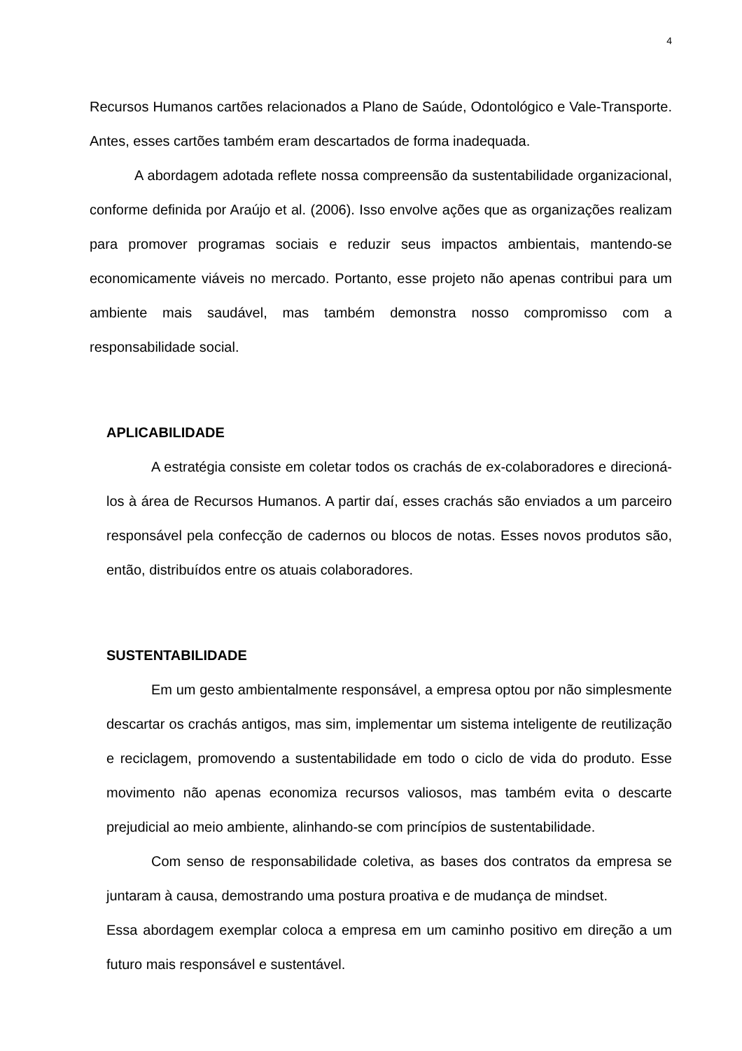4
Recursos Humanos cartões relacionados a Plano de Saúde, Odontológico e Vale-Transporte. Antes, esses cartões também eram descartados de forma inadequada.
A abordagem adotada reflete nossa compreensão da sustentabilidade organizacional, conforme definida por Araújo et al. (2006). Isso envolve ações que as organizações realizam para promover programas sociais e reduzir seus impactos ambientais, mantendo-se economicamente viáveis no mercado. Portanto, esse projeto não apenas contribui para um ambiente mais saudável, mas também demonstra nosso compromisso com a responsabilidade social.
APLICABILIDADE
A estratégia consiste em coletar todos os crachás de ex-colaboradores e direcioná-los à área de Recursos Humanos. A partir daí, esses crachás são enviados a um parceiro responsável pela confecção de cadernos ou blocos de notas. Esses novos produtos são, então, distribuídos entre os atuais colaboradores.
SUSTENTABILIDADE
Em um gesto ambientalmente responsável, a empresa optou por não simplesmente descartar os crachás antigos, mas sim, implementar um sistema inteligente de reutilização e reciclagem, promovendo a sustentabilidade em todo o ciclo de vida do produto. Esse movimento não apenas economiza recursos valiosos, mas também evita o descarte prejudicial ao meio ambiente, alinhando-se com princípios de sustentabilidade.
Com senso de responsabilidade coletiva, as bases dos contratos da empresa se juntaram à causa, demostrando uma postura proativa e de mudança de mindset.
Essa abordagem exemplar coloca a empresa em um caminho positivo em direção a um futuro mais responsável e sustentável.